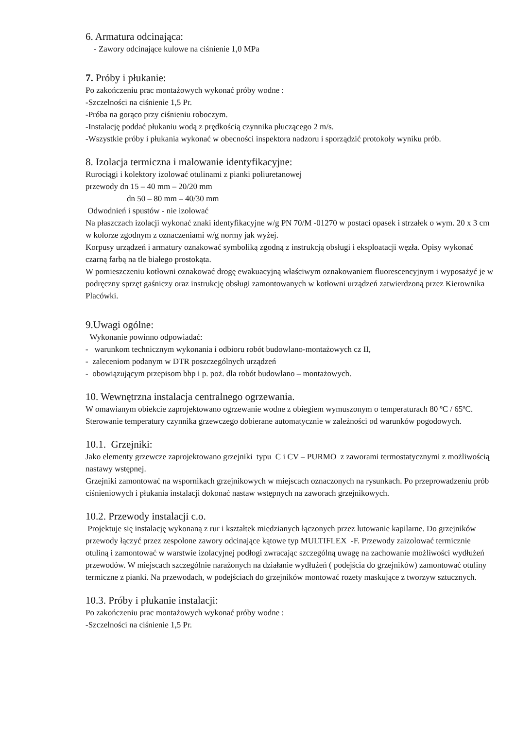6. Armatura odcinająca:
- Zawory odcinające kulowe na ciśnienie 1,0 MPa
7. Próby i płukanie:
Po zakończeniu prac montażowych wykonać próby wodne :
-Szczelności na ciśnienie 1,5 Pr.
-Próba na gorąco przy ciśnieniu roboczym.
-Instalację poddać płukaniu wodą z prędkością czynnika płuczącego 2 m/s.
-Wszystkie próby i płukania wykonać w obecności inspektora nadzoru i sporządzić protokoły wyniku prób.
8. Izolacja termiczna i malowanie identyfikacyjne:
Rurociągi i kolektory izolować otulinami z pianki poliuretanowej
przewody dn 15 – 40 mm – 20/20 mm
dn 50 – 80 mm – 40/30 mm
Odwodnień i spustów - nie izolować
Na płaszczach izolacji wykonać znaki identyfikacyjne w/g PN 70/M -01270 w postaci opasek i strzałek o wym. 20 x 3 cm w kolorze zgodnym z oznaczeniami w/g normy jak wyżej.
Korpusy urządzeń i armatury oznakować symboliką zgodną z instrukcją obsługi i eksploatacji węzła. Opisy wykonać czarną farbą na tle białego prostokąta.
W pomieszczeniu kotłowni oznakować drogę ewakuacyjną właściwym oznakowaniem fluorescencyjnym i wyposażyć je w podręczny sprzęt gaśniczy oraz instrukcję obsługi zamontowanych w kotłowni urządzeń zatwierdzoną przez Kierownika Placówki.
9.Uwagi ogólne:
Wykonanie powinno odpowiadać:
- warunkom technicznym wykonania i odbioru robót budowlano-montażowych cz II,
- zaleceniom podanym w DTR poszczególnych urządzeń
- obowiązującym przepisom bhp i p. poż. dla robót budowlano – montażowych.
10. Wewnętrzna instalacja centralnego ogrzewania.
W omawianym obiekcie zaprojektowano ogrzewanie wodne z obiegiem wymuszonym o temperaturach 80 ºC / 65ºC. Sterowanie temperatury czynnika grzewczego dobierane automatycznie w zależności od warunków pogodowych.
10.1. Grzejniki:
Jako elementy grzewcze zaprojektowano grzejniki typu C i CV – PURMO z zaworami termostatycznymi z możliwością nastawy wstępnej.
Grzejniki zamontować na wspornikach grzejnikowych w miejscach oznaczonych na rysunkach. Po przeprowadzeniu prób ciśnieniowych i płukania instalacji dokonać nastaw wstępnych na zaworach grzejnikowych.
10.2. Przewody instalacji c.o.
Projektuje się instalację wykonaną z rur i kształtek miedzianych łączonych przez lutowanie kapilarne. Do grzejników przewody łączyć przez zespolone zawory odcinające kątowe typ MULTIFLEX -F. Przewody zaizolować termicznie otuliną i zamontować w warstwie izolacyjnej podłogi zwracając szczególną uwagę na zachowanie możliwości wydłużeń przewodów. W miejscach szczególnie narażonych na działanie wydłużeń ( podejścia do grzejników) zamontować otuliny termiczne z pianki. Na przewodach, w podejściach do grzejników montować rozety maskujące z tworzyw sztucznych.
10.3. Próby i płukanie instalacji:
Po zakończeniu prac montażowych wykonać próby wodne :
-Szczelności na ciśnienie 1,5 Pr.